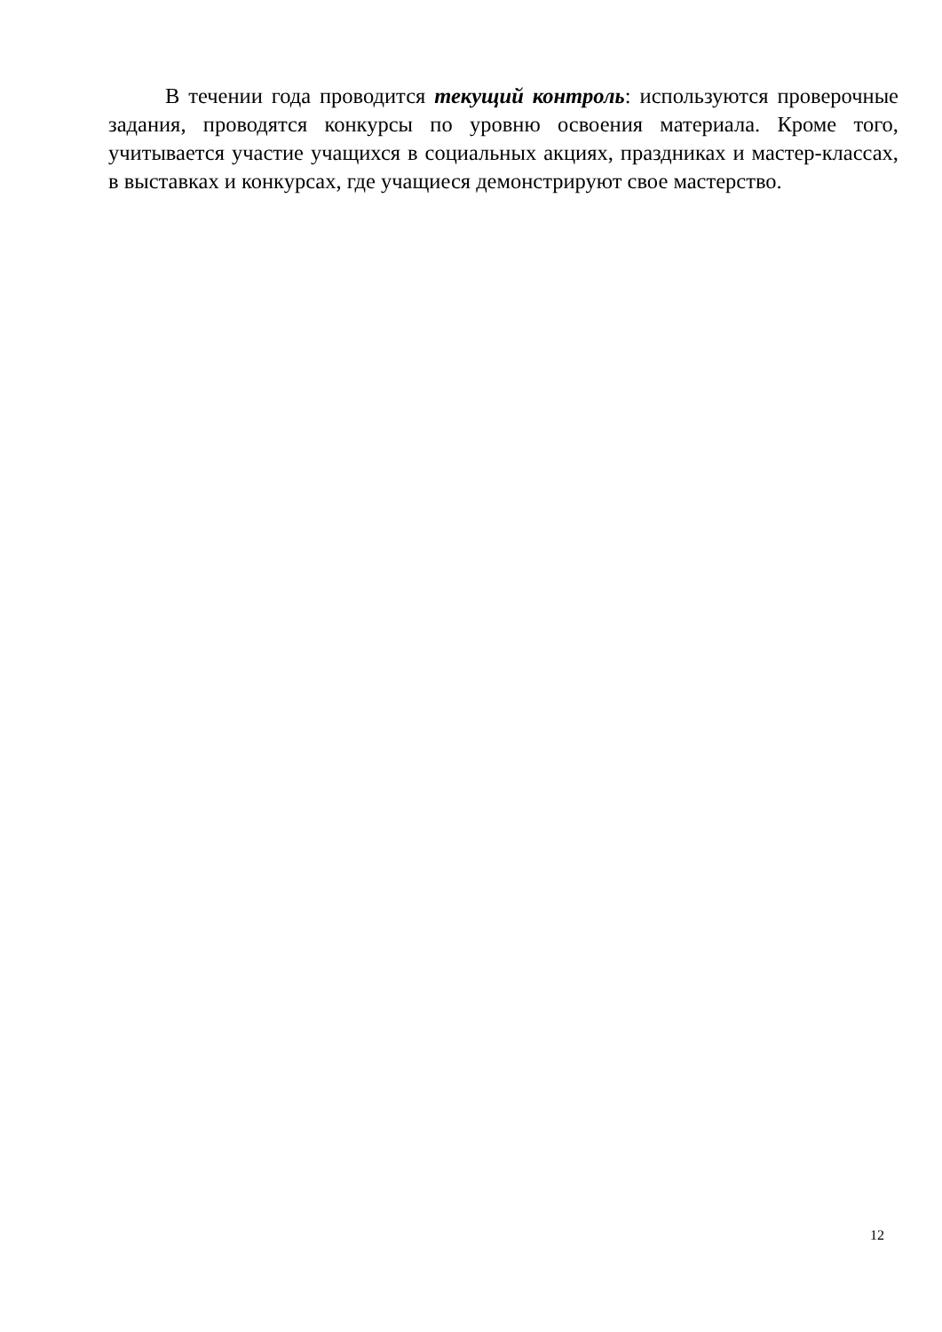В течении года проводится текущий контроль: используются проверочные задания, проводятся конкурсы по уровню освоения материала. Кроме того, учитывается участие учащихся в социальных акциях, праздниках и мастер-классах, в выставках и конкурсах, где учащиеся демонстрируют свое мастерство.
12